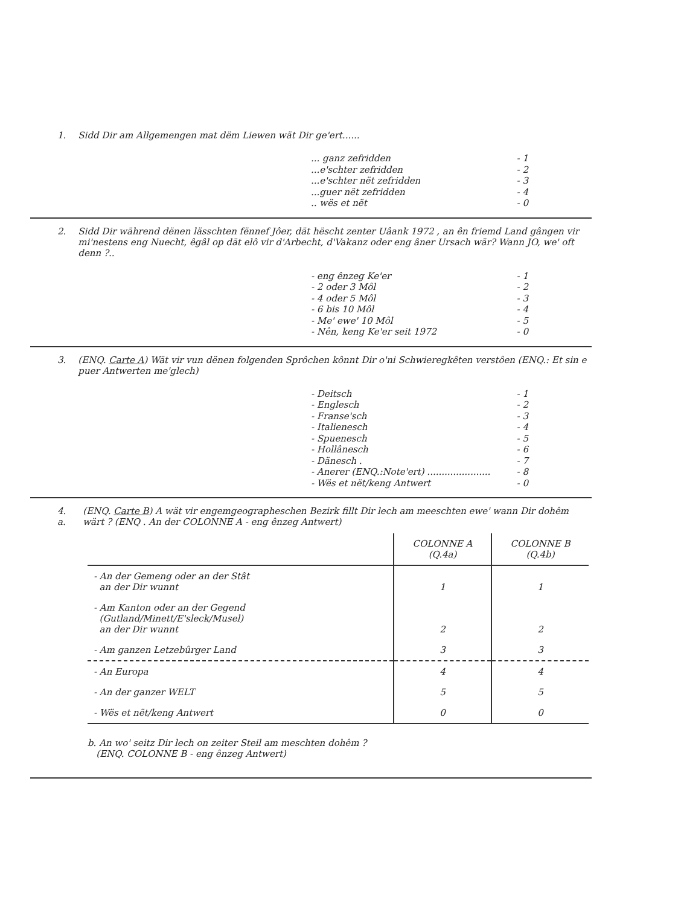1. Sidd Dir am Allgemengen mat dëm Liewen wät Dir ge'ert......
... ganz zefridden - 1
...e'schter zefridden - 2
...e'schter nët zefridden - 3
...guer nët zefridden - 4
.. wës et nët - 0
2. Sidd Dir während dënen lässchten fënnef Jôer, dät hëscht zenter Uâank 1972 , an ên friemd Land gângen vir mi'nestens eng Nuecht, êgâl op dät elô vir d'Arbecht, d'Vakanz oder eng âner Ursach wär? Wann JO, we' oft denn ?..
- eng ênzeg Ke'er - 1
- 2 oder 3 Môl - 2
- 4 oder 5 Môl - 3
- 6 bis 10 Môl - 4
- Me' ewe' 10 Môl - 5
- Nên, keng Ke'er seit 1972 - 0
3. (ENQ. Carte A) Wät vir vun dënen folgenden Sprôchen kônnt Dir o'ni Schwieregkêten verstôen (ENQ.: Et sin e puer Antwerten me'glech)
- Deitsch - 1
- Englesch - 2
- Franse'sch - 3
- Italienesch - 4
- Spuenesch - 5
- Hollânesch - 6
- Dänesch . - 7
- Anerer (ENQ.:Note'ert) ...................... - 8
- Wës et nët/keng Antwert - 0
4. a. (ENQ. Carte B) A wät vir engemgeographeschen Bezirk fillt Dir lech am meeschten ewe' wann Dir dohêm wärt ? (ENQ . An der COLONNE A - eng ênzeg Antwert)
| | COLONNE A (Q.4a) | COLONNE B (Q.4b) |
| --- | --- | --- |
| - An der Gemeng oder an der Stât an der Dir wunnt | 1 | 1 |
| - Am Kanton oder an der Gegend (Gutland/Minett/E'sleck/Musel) an der Dir wunnt | 2 | 2 |
| - Am ganzen Letzebûrger Land | 3 | 3 |
| - An Europa | 4 | 4 |
| - An der ganzer WELT | 5 | 5 |
| - Wës et nët/keng Antwert | 0 | 0 |
b. An wo' seitz Dir lech on zeiter Steil am meschten dohêm ?
(ENQ. COLONNE B - eng ênzeg Antwert)